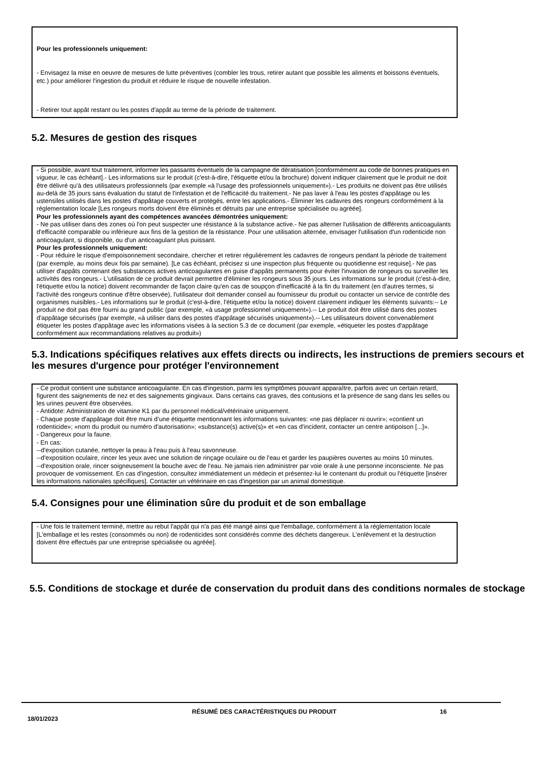Pour les professionnels uniquement:
- Envisagez la mise en oeuvre de mesures de lutte préventives (combler les trous, retirer autant que possible les aliments et boissons éventuels, etc.) pour améliorer l'ingestion du produit et réduire le risque de nouvelle infestation.
- Retirer tout appât restant ou les postes d'appât au terme de la période de traitement.
5.2. Mesures de gestion des risques
- Si possible, avant tout traitement, informer les passants éventuels de la campagne de dératisation [conformément au code de bonnes pratiques en vigueur, le cas échéant].- Les informations sur le produit (c'est-à-dire, l'étiquette et/ou la brochure) doivent indiquer clairement que le produit ne doit être délivré qu'à des utilisateurs professionnels (par exemple «à l'usage des professionnels uniquement»).- Les produits ne doivent pas être utilisés au-delà de 35 jours sans évaluation du statut de l'infestation et de l'efficacité du traitement.- Ne pas laver à l'eau les postes d'appâtage ou les ustensiles utilisés dans les postes d'appâtage couverts et protégés, entre les applications.- Éliminer les cadavres des rongeurs conformément à la réglementation locale [Les rongeurs morts doivent être éliminés et détruits par une entreprise spécialisée ou agréée].
Pour les professionnels ayant des compétences avancées démontrées uniquement:
- Ne pas utiliser dans des zones où l'on peut suspecter une résistance à la substance active.- Ne pas alterner l'utilisation de différents anticoagulants d'efficacité comparable ou inférieure aux fins de la gestion de la résistance. Pour une utilisation alternée, envisager l'utilisation d'un rodenticide non anticoagulant, si disponible, ou d'un anticoagulant plus puissant.
Pour les professionnels uniquement:
- Pour réduire le risque d'empoisonnement secondaire, chercher et retirer régulièrement les cadavres de rongeurs pendant la période de traitement (par exemple, au moins deux fois par semaine). [Le cas échéant, précisez si une inspection plus fréquente ou quotidienne est requise].- Ne pas utiliser d'appâts contenant des substances actives anticoagulantes en guise d'appâts permanents pour éviter l'invasion de rongeurs ou surveiller les activités des rongeurs.- L'utilisation de ce produit devrait permettre d'éliminer les rongeurs sous 35 jours. Les informations sur le produit (c'est-à-dire, l'étiquette et/ou la notice) doivent recommander de façon claire qu'en cas de soupçon d'inefficacité à la fin du traitement (en d'autres termes, si l'activité des rongeurs continue d'être observée), l'utilisateur doit demander conseil au fournisseur du produit ou contacter un service de contrôle des organismes nuisibles.- Les informations sur le produit (c'est-à-dire, l'étiquette et/ou la notice) doivent clairement indiquer les éléments suivants:-- Le produit ne doit pas être fourni au grand public (par exemple, «à usage professionnel uniquement»).-- Le produit doit être utilisé dans des postes d'appâtage sécurisés (par exemple, «à utiliser dans des postes d'appâtage sécurisés uniquement»).-- Les utilisateurs doivent convenablement étiqueter les postes d'appâtage avec les informations visées à la section 5.3 de ce document (par exemple, «étiqueter les postes d'appâtage conformément aux recommandations relatives au produit»)
5.3. Indications spécifiques relatives aux effets directs ou indirects, les instructions de premiers secours et les mesures d'urgence pour protéger l'environnement
- Ce produit contient une substance anticoagulante. En cas d'ingestion, parmi les symptômes pouvant apparaître, parfois avec un certain retard, figurent des saignements de nez et des saignements gingivaux. Dans certains cas graves, des contusions et la présence de sang dans les selles ou les urines peuvent être observées.
- Antidote: Administration de vitamine K1 par du personnel médical/vétérinaire uniquement.
- Chaque poste d'appâtage doit être muni d’une étiquette mentionnant les informations suivantes: «ne pas déplacer ni ouvrir»; «contient un rodenticide»; «nom du produit ou numéro d'autorisation»; «substance(s) active(s)» et «en cas d'incident, contacter un centre antipoison [...]».
- Dangereux pour la faune.
- En cas:
--d'exposition cutanée, nettoyer la peau à l'eau puis à l'eau savonneuse.
--d'exposition oculaire, rincer les yeux avec une solution de rinçage oculaire ou de l'eau et garder les paupières ouvertes au moins 10 minutes.
--d'exposition orale, rincer soigneusement la bouche avec de l'eau. Ne jamais rien administrer par voie orale à une personne inconsciente. Ne pas provoquer de vomissement. En cas d'ingestion, consultez immédiatement un médecin et présentez-lui le contenant du produit ou l'étiquette [insérer les informations nationales spécifiques]. Contacter un vétérinaire en cas d'ingestion par un animal domestique.
5.4. Consignes pour une élimination sûre du produit et de son emballage
- Une fois le traitement terminé, mettre au rebut l'appât qui n'a pas été mangé ainsi que l'emballage, conformément à la réglementation locale [L'emballage et les restes (consommés ou non) de rodenticides sont considérés comme des déchets dangereux. L'enlèvement et la destruction doivent être effectués par une entreprise spécialisée ou agréée].
5.5. Conditions de stockage et durée de conservation du produit dans des conditions normales de stockage
18/01/2023 RÉSUMÉ DES CARACTÉRISTIQUES DU PRODUIT 16